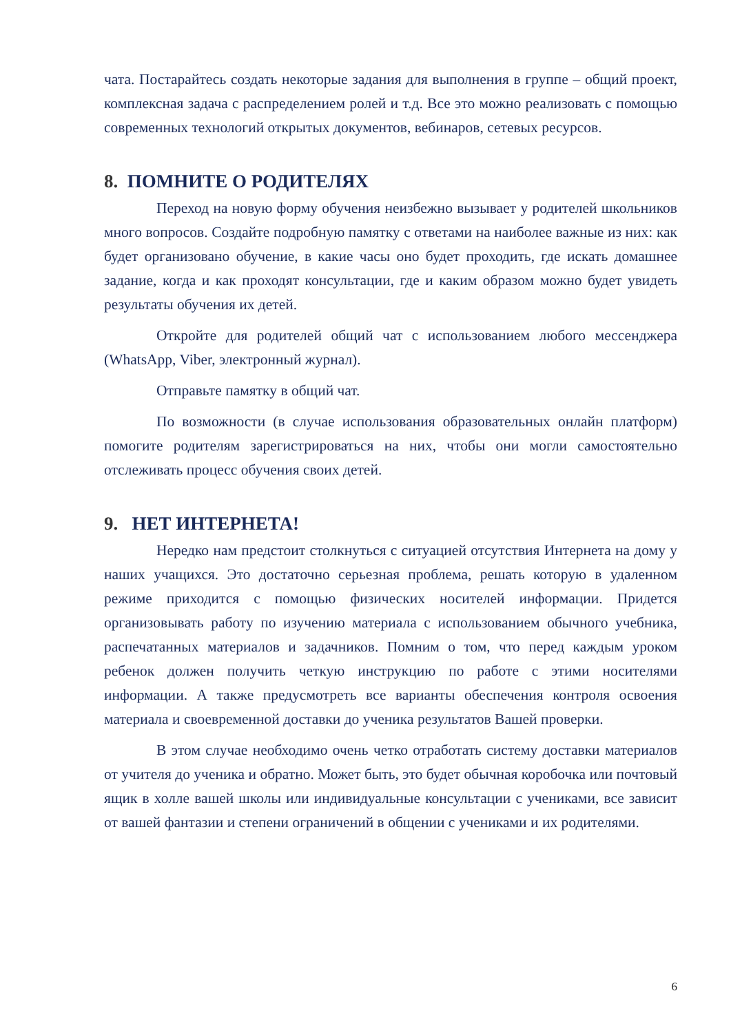чата. Постарайтесь создать некоторые задания для выполнения в группе – общий проект, комплексная задача с распределением ролей и т.д. Все это можно реализовать с помощью современных технологий открытых документов, вебинаров, сетевых ресурсов.
8. ПОМНИТЕ О РОДИТЕЛЯХ
Переход на новую форму обучения неизбежно вызывает у родителей школьников много вопросов. Создайте подробную памятку с ответами на наиболее важные из них: как будет организовано обучение, в какие часы оно будет проходить, где искать домашнее задание, когда и как проходят консультации, где и каким образом можно будет увидеть результаты обучения их детей.
Откройте для родителей общий чат с использованием любого мессенджера (WhatsApp, Viber, электронный журнал).
Отправьте памятку в общий чат.
По возможности (в случае использования образовательных онлайн платформ) помогите родителям зарегистрироваться на них, чтобы они могли самостоятельно отслеживать процесс обучения своих детей.
9. НЕТ ИНТЕРНЕТА!
Нередко нам предстоит столкнуться с ситуацией отсутствия Интернета на дому у наших учащихся. Это достаточно серьезная проблема, решать которую в удаленном режиме приходится с помощью физических носителей информации. Придется организовывать работу по изучению материала с использованием обычного учебника, распечатанных материалов и задачников. Помним о том, что перед каждым уроком ребенок должен получить четкую инструкцию по работе с этими носителями информации. А также предусмотреть все варианты обеспечения контроля освоения материала и своевременной доставки до ученика результатов Вашей проверки.
В этом случае необходимо очень четко отработать систему доставки материалов от учителя до ученика и обратно. Может быть, это будет обычная коробочка или почтовый ящик в холле вашей школы или индивидуальные консультации с учениками, все зависит от вашей фантазии и степени ограничений в общении с учениками и их родителями.
6